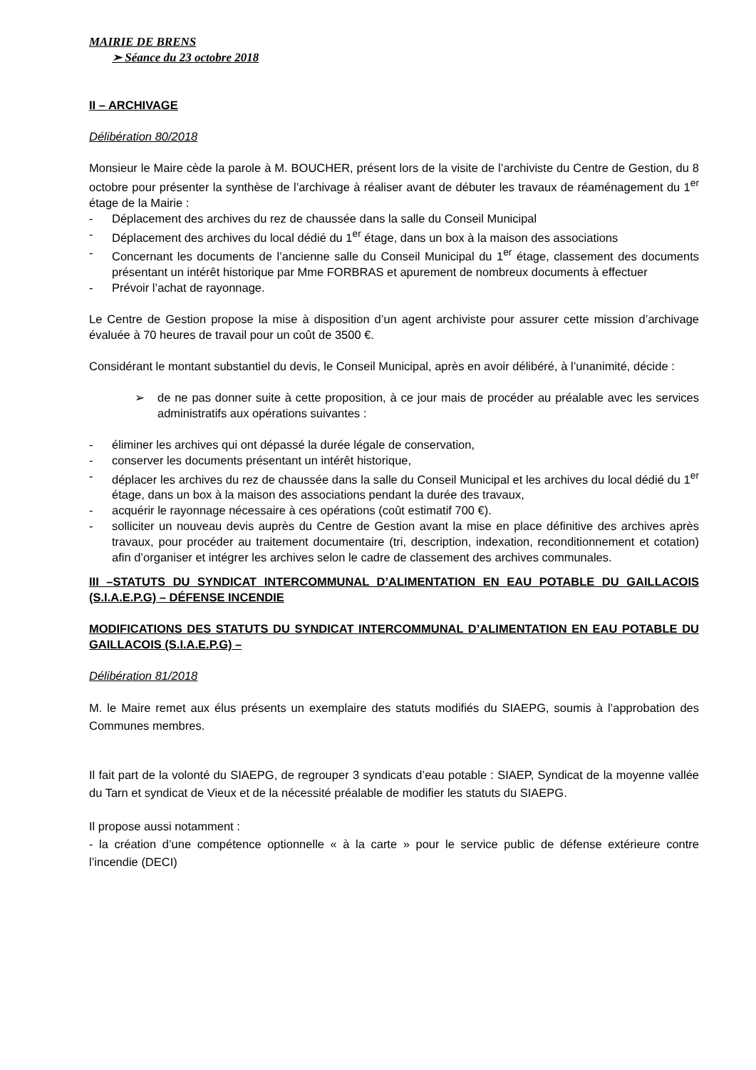MAIRIE DE BRENS
➢ Séance du 23 octobre 2018
II – ARCHIVAGE
Délibération 80/2018
Monsieur le Maire cède la parole à M. BOUCHER, présent lors de la visite de l’archiviste du Centre de Gestion, du 8 octobre pour présenter la synthèse de l’archivage à réaliser avant de débuter les travaux de réaménagement du 1<sup>er</sup> étage de la Mairie :
- Déplacement des archives du rez de chaussée dans la salle du Conseil Municipal
- Déplacement des archives du local dédié du 1<sup>er</sup> étage, dans un box à la maison des associations
- Concernant les documents de l’ancienne salle du Conseil Municipal du 1<sup>er</sup> étage, classement des documents présentant un intérêt historique par Mme FORBRAS et apurement de nombreux documents à effectuer
- Prévoir l’achat de rayonnage.
Le Centre de Gestion propose la mise à disposition d’un agent archiviste pour assurer cette mission d’archivage évaluée à 70 heures de travail pour un coût de 3500 €.
Considérant le montant substantiel du devis, le Conseil Municipal, après en avoir délibéré, à l’unanimité, décide :
➢ de ne pas donner suite à cette proposition, à ce jour mais de procéder au préalable avec les services administratifs aux opérations suivantes :
- éliminer les archives qui ont dépassé la durée légale de conservation,
- conserver les documents présentant un intérêt historique,
- déplacer les archives du rez de chaussée dans la salle du Conseil Municipal et les archives du local dédié du 1<sup>er</sup> étage, dans un box à la maison des associations pendant la durée des travaux,
- acquérir le rayonnage nécessaire à ces opérations (coût estimatif 700 €).
- solliciter un nouveau devis auprès du Centre de Gestion avant la mise en place définitive des archives après travaux, pour procéder au traitement documentaire (tri, description, indexation, reconditionnement et cotation) afin d’organiser et intégrer les archives selon le cadre de classement des archives communales.
III –STATUTS DU SYNDICAT INTERCOMMUNAL D’ALIMENTATION EN EAU POTABLE DU GAILLACOIS (S.I.A.E.P.G) – DÉFENSE INCENDIE
MODIFICATIONS DES STATUTS DU SYNDICAT INTERCOMMUNAL D’ALIMENTATION EN EAU POTABLE DU GAILLACOIS (S.I.A.E.P.G) –
Délibération 81/2018
M. le Maire remet aux élus présents un exemplaire des statuts modifiés du SIAEPG, soumis à l’approbation des Communes membres.
Il fait part de la volonté du SIAEPG, de regrouper 3 syndicats d’eau potable : SIAEP, Syndicat de la moyenne vallée du Tarn et syndicat de Vieux et de la nécessité préalable de modifier les statuts du SIAEPG.
Il propose aussi notamment :
- la création d’une compétence optionnelle « à la carte » pour le service public de défense extérieure contre l’incendie (DECI)